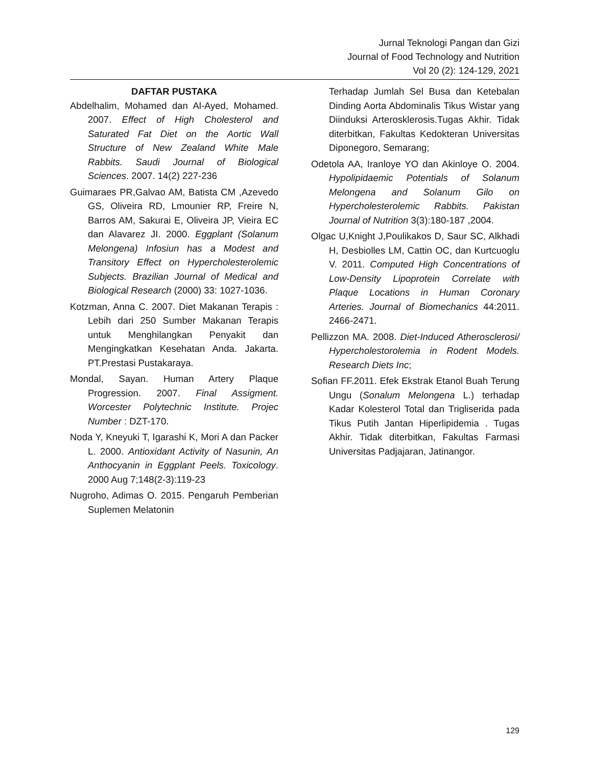Jurnal Teknologi Pangan dan Gizi
Journal of Food Technology and Nutrition
Vol 20 (2): 124-129, 2021
DAFTAR PUSTAKA
Abdelhalim, Mohamed dan Al-Ayed, Mohamed. 2007. Effect of High Cholesterol and Saturated Fat Diet on the Aortic Wall Structure of New Zealand White Male Rabbits. Saudi Journal of Biological Sciences. 2007. 14(2) 227-236
Guimaraes PR,Galvao AM, Batista CM ,Azevedo GS, Oliveira RD, Lmounier RP, Freire N, Barros AM, Sakurai E, Oliveira JP, Vieira EC dan Alavarez JI. 2000. Eggplant (Solanum Melongena) Infosiun has a Modest and Transitory Effect on Hypercholesterolemic Subjects. Brazilian Journal of Medical and Biological Research (2000) 33: 1027-1036.
Kotzman, Anna C. 2007. Diet Makanan Terapis : Lebih dari 250 Sumber Makanan Terapis untuk Menghilangkan Penyakit dan Mengingkatkan Kesehatan Anda. Jakarta. PT.Prestasi Pustakaraya.
Mondal, Sayan. Human Artery Plaque Progression. 2007. Final Assigment. Worcester Polytechnic Institute. Projec Number : DZT-170.
Noda Y, Kneyuki T, Igarashi K, Mori A dan Packer L. 2000. Antioxidant Activity of Nasunin, An Anthocyanin in Eggplant Peels. Toxicology. 2000 Aug 7;148(2-3):119-23
Nugroho, Adimas O. 2015. Pengaruh Pemberian Suplemen Melatonin
Terhadap Jumlah Sel Busa dan Ketebalan Dinding Aorta Abdominalis Tikus Wistar yang Diinduksi Arterosklerosis.Tugas Akhir. Tidak diterbitkan, Fakultas Kedokteran Universitas Diponegoro, Semarang;
Odetola AA, Iranloye YO dan Akinloye O. 2004. Hypolipidaemic Potentials of Solanum Melongena and Solanum Gilo on Hypercholesterolemic Rabbits. Pakistan Journal of Nutrition 3(3):180-187 ,2004.
Olgac U,Knight J,Poulikakos D, Saur SC, Alkhadi H, Desbiolles LM, Cattin OC, dan Kurtcuoglu V. 2011. Computed High Concentrations of Low-Density Lipoprotein Correlate with Plaque Locations in Human Coronary Arteries. Journal of Biomechanics 44:2011. 2466-2471.
Pellizzon MA. 2008. Diet-Induced Atherosclerosi/ Hypercholestorolemia in Rodent Models. Research Diets Inc;
Sofian FF.2011. Efek Ekstrak Etanol Buah Terung Ungu (Sonalum Melongena L.) terhadap Kadar Kolesterol Total dan Trigliserida pada Tikus Putih Jantan Hiperlipidemia . Tugas Akhir. Tidak diterbitkan, Fakultas Farmasi Universitas Padjajaran, Jatinangor.
129